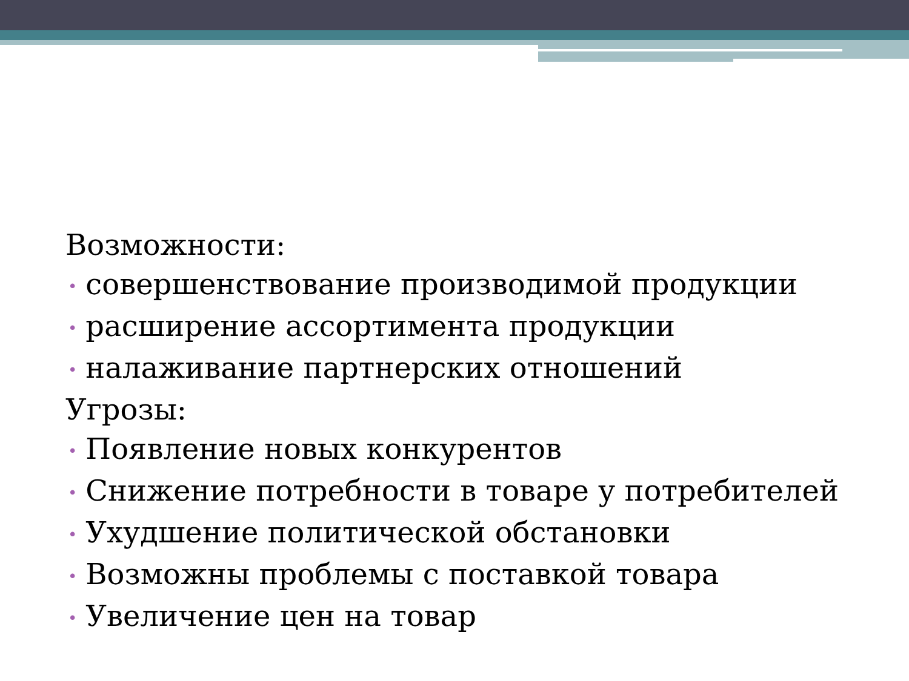Возможности:
• совершенствование производимой продукции
• расширение ассортимента продукции
• налаживание партнерских отношений
Угрозы:
• Появление новых конкурентов
• Снижение потребности в товаре у потребителей
• Ухудшение политической обстановки
• Возможны проблемы с поставкой товара
• Увеличение цен на товар